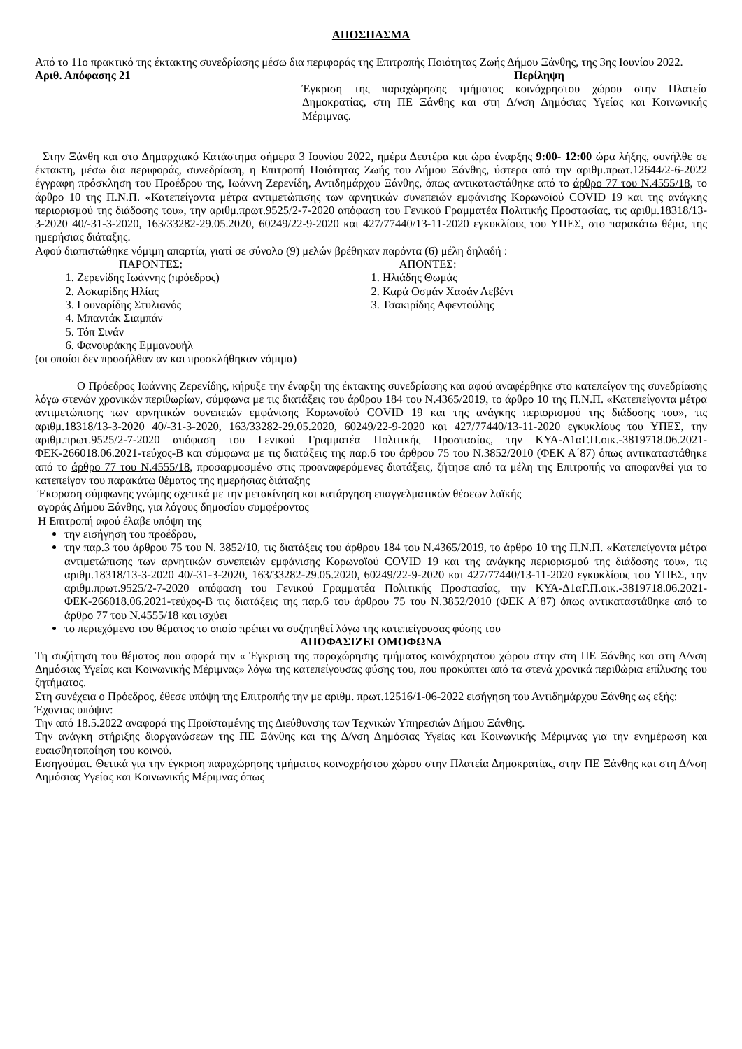ΑΠΟΣΠΑΣΜΑ
Από το 11ο πρακτικό της έκτακτης συνεδρίασης μέσω δια περιφοράς της Επιτροπής Ποιότητας Ζωής Δήμου Ξάνθης, της 3ης Ιουνίου 2022.
Αριθ. Απόφασης 21 Περίληψη
Έγκριση της παραχώρησης τμήματος κοινόχρηστου χώρου στην Πλατεία Δημοκρατίας, στη ΠΕ Ξάνθης και στη Δ/νση Δημόσιας Υγείας και Κοινωνικής Μέριμνας.
Στην Ξάνθη και στο Δημαρχιακό Κατάστημα σήμερα 3 Ιουνίου 2022, ημέρα Δευτέρα και ώρα έναρξης 9:00- 12:00 ώρα λήξης, συνήλθε σε έκτακτη, μέσω δια περιφοράς, συνεδρίαση, η Επιτροπή Ποιότητας Ζωής του Δήμου Ξάνθης, ύστερα από την αριθμ.πρωτ.12644/2-6-2022 έγγραφη πρόσκληση του Προέδρου της, Ιωάννη Ζερενίδη, Αντιδημάρχου Ξάνθης, όπως αντικαταστάθηκε από το άρθρο 77 του Ν.4555/18, το άρθρο 10 της Π.Ν.Π. «Κατεπείγοντα μέτρα αντιμετώπισης των αρνητικών συνεπειών εμφάνισης Κορωνοϊού COVID 19 και της ανάγκης περιορισμού της διάδοσης του», την αριθμ.πρωτ.9525/2-7-2020 απόφαση του Γενικού Γραμματέα Πολιτικής Προστασίας, τις αριθμ.18318/13-3-2020 40/-31-3-2020, 163/33282-29.05.2020, 60249/22-9-2020 και 427/77440/13-11-2020 εγκυκλίους του ΥΠΕΣ, στο παρακάτω θέμα, της ημερήσιας διάταξης.
Αφού διαπιστώθηκε νόμιμη απαρτία, γιατί σε σύνολο (9) μελών βρέθηκαν παρόντα (6) μέλη δηλαδή :
ΠΑΡΟΝΤΕΣ:
1. Ζερενίδης Ιωάννης (πρόεδρος)
2. Ασκαρίδης Ηλίας
3. Γουναρίδης Στυλιανός
4. Μπαντάκ Σιαμπάν
5. Τόπ Σινάν
6. Φανουράκης Εμμανουήλ
ΑΠΟΝΤΕΣ:
1. Ηλιάδης Θωμάς
2. Καρά Οσμάν Χασάν Λεβέντ
3. Τσακιρίδης Αφεντούλης
(οι οποίοι δεν προσήλθαν αν και προσκλήθηκαν νόμιμα)
Ο Πρόεδρος Ιωάννης Ζερενίδης, κήρυξε την έναρξη της έκτακτης συνεδρίασης και αφού αναφέρθηκε στο κατεπείγον της συνεδρίασης λόγω στενών χρονικών περιθωρίων, σύμφωνα με τις διατάξεις του άρθρου 184 του Ν.4365/2019, το άρθρο 10 της Π.Ν.Π. «Κατεπείγοντα μέτρα αντιμετώπισης των αρνητικών συνεπειών εμφάνισης Κορωνοϊού COVID 19 και της ανάγκης περιορισμού της διάδοσης του», τις αριθμ.18318/13-3-2020 40/-31-3-2020, 163/33282-29.05.2020, 60249/22-9-2020 και 427/77440/13-11-2020 εγκυκλίους του ΥΠΕΣ, την αριθμ.πρωτ.9525/2-7-2020 απόφαση του Γενικού Γραμματέα Πολιτικής Προστασίας, την ΚΥΑ-Δ1αΓ.Π.οικ.-3819718.06.2021-ΦΕΚ-266018.06.2021-τεύχος-Β και σύμφωνα με τις διατάξεις της παρ.6 του άρθρου 75 του Ν.3852/2010 (ΦΕΚ Α΄87) όπως αντικαταστάθηκε από το άρθρο 77 του Ν.4555/18, προσαρμοσμένο στις προαναφερόμενες διατάξεις, ζήτησε από τα μέλη της Επιτροπής να αποφανθεί για το κατεπείγον του παρακάτω θέματος της ημερήσιας διάταξης
Έκφραση σύμφωνης γνώμης σχετικά με την μετακίνηση και κατάργηση επαγγελματικών θέσεων λαϊκής
αγοράς Δήμου Ξάνθης, για λόγους δημοσίου συμφέροντος
Η Επιτροπή αφού έλαβε υπόψη της
την εισήγηση του προέδρου,
την παρ.3 του άρθρου 75 του Ν. 3852/10, τις διατάξεις του άρθρου 184 του Ν.4365/2019, το άρθρο 10 της Π.Ν.Π. «Κατεπείγοντα μέτρα αντιμετώπισης των αρνητικών συνεπειών εμφάνισης Κορωνοϊού COVID 19 και της ανάγκης περιορισμού της διάδοσης του», τις αριθμ.18318/13-3-2020 40/-31-3-2020, 163/33282-29.05.2020, 60249/22-9-2020 και 427/77440/13-11-2020 εγκυκλίους του ΥΠΕΣ, την αριθμ.πρωτ.9525/2-7-2020 απόφαση του Γενικού Γραμματέα Πολιτικής Προστασίας, την ΚΥΑ-Δ1αΓ.Π.οικ.-3819718.06.2021-ΦΕΚ-266018.06.2021-τεύχος-Β τις διατάξεις της παρ.6 του άρθρου 75 του Ν.3852/2010 (ΦΕΚ Α΄87) όπως αντικαταστάθηκε από το άρθρο 77 του Ν.4555/18 και ισχύει
το περιεχόμενο του θέματος το οποίο πρέπει να συζητηθεί λόγω της κατεπείγουσας φύσης του
ΑΠΟΦΑΣΙΖΕΙ ΟΜΟΦΩΝΑ
Τη συζήτηση του θέματος που αφορά την « Έγκριση της παραχώρησης τμήματος κοινόχρηστου χώρου στην στη ΠΕ Ξάνθης και στη Δ/νση Δημόσιας Υγείας και Κοινωνικής Μέριμνας» λόγω της κατεπείγουσας φύσης του, που προκύπτει από τα στενά χρονικά περιθώρια επίλυσης του ζητήματος.
Στη συνέχεια ο Πρόεδρος, έθεσε υπόψη της Επιτροπής την με αριθμ. πρωτ.12516/1-06-2022 εισήγηση του Αντιδημάρχου Ξάνθης ως εξής:
Έχοντας υπόψιν:
Την από 18.5.2022 αναφορά της Προϊσταμένης της Διεύθυνσης των Τεχνικών Υπηρεσιών Δήμου Ξάνθης.
Την ανάγκη στήριξης διοργανώσεων της ΠΕ Ξάνθης και της Δ/νση Δημόσιας Υγείας και Κοινωνικής Μέριμνας για την ενημέρωση και ευαισθητοποίηση του κοινού.
Εισηγούμαι. Θετικά για την έγκριση παραχώρησης τμήματος κοινοχρήστου χώρου στην Πλατεία Δημοκρατίας, στην ΠΕ Ξάνθης και στη Δ/νση Δημόσιας Υγείας και Κοινωνικής Μέριμνας όπως